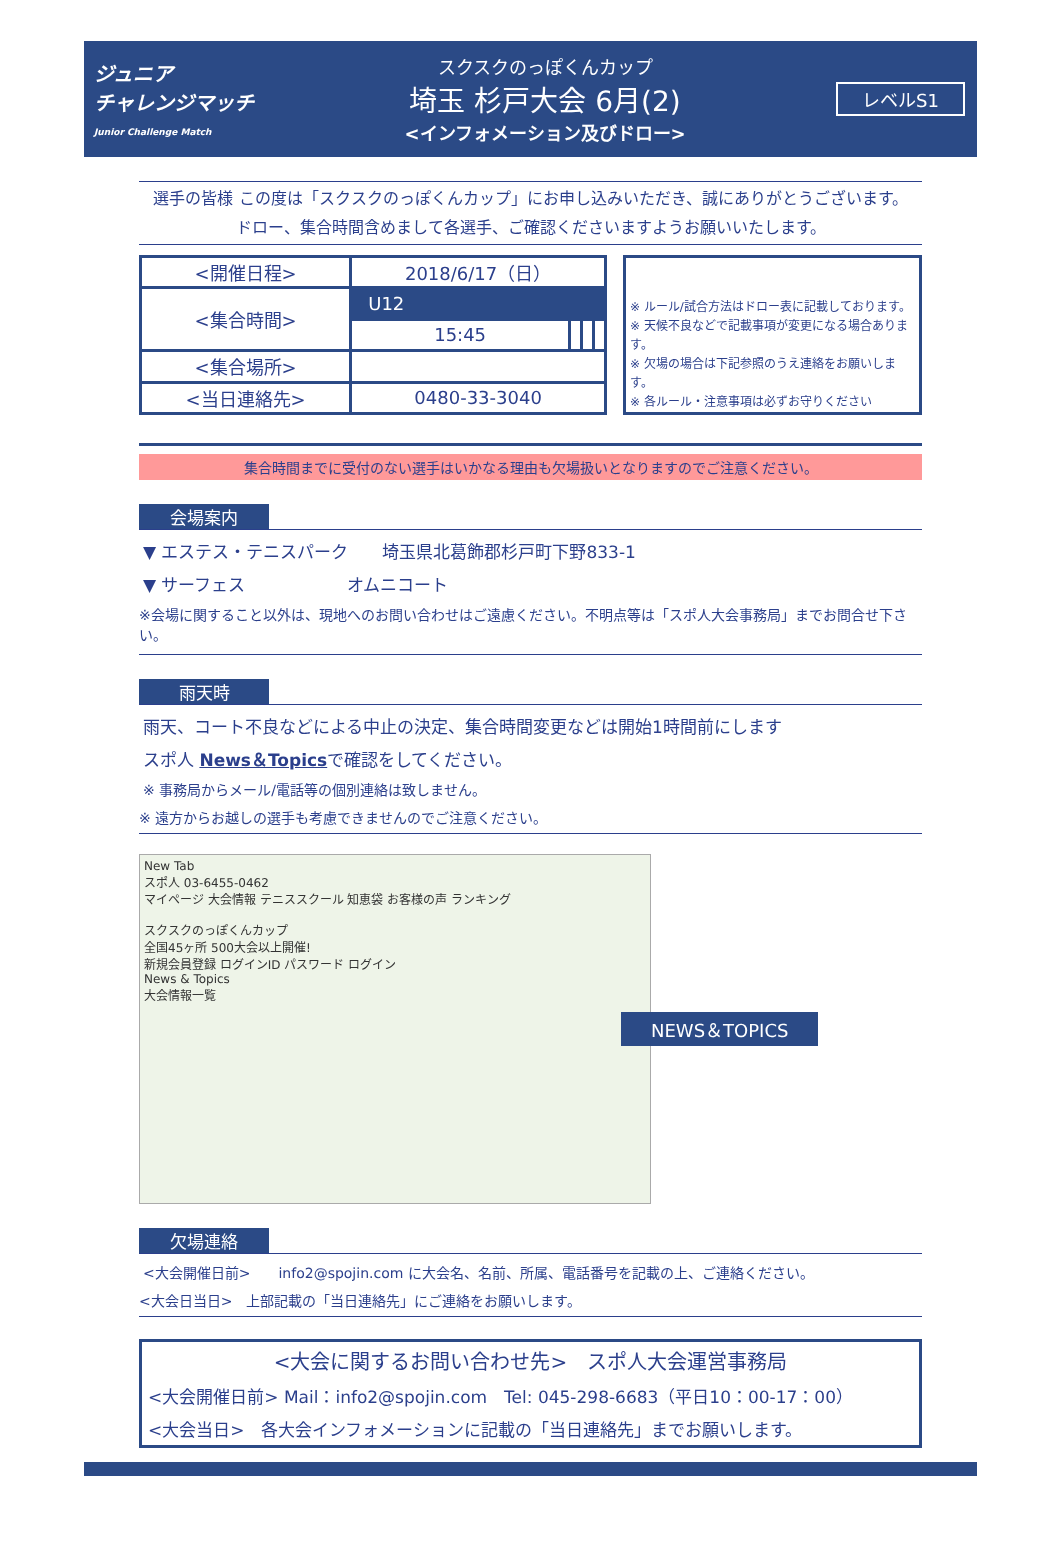ジュニア
チャレンジマッチ
Junior Challenge Match
スクスクのっぽくんカップ
埼玉 杉戸大会 6月(2)
<インフォメーション及びドロー>
レベルS1
選手の皆様 この度は「スクスクのっぽくんカップ」にお申し込みいただき、誠にありがとうございます。
ドロー、集合時間含めまして各選手、ご確認くださいますようお願いいたします。
| <開催日程> | 2018/6/17（日） | | | |
| <集合時間> | U12 | | | |
| | 15:45 | | | |
| <集合場所> | | | | |
| <当日連絡先> | 0480-33-3040 | | | |
※ ルール/試合方法はドロー表に記載しております。
※ 天候不良などで記載事項が変更になる場合あります。
※ 欠場の場合は下記参照のうえ連絡をお願いします。
※ 各ルール・注意事項は必ずお守りください
集合時間までに受付のない選手はいかなる理由も欠場扱いとなりますのでご注意ください。
会場案内
▼ エステス・テニスパーク　　埼玉県北葛飾郡杉戸町下野833-1
▼ サーフェス　　　　　　オムニコート
※会場に関すること以外は、現地へのお問い合わせはご遠慮ください。不明点等は「スポ人大会事務局」までお問合せ下さい。
雨天時
雨天、コート不良などによる中止の決定、集合時間変更などは開始1時間前にします
スポ人 News＆Topicsで確認をしてください。
※ 事務局からメール/電話等の個別連絡は致しません。
※ 遠方からお越しの選手も考慮できませんのでご注意ください。
New Tab
スポ人 03-6455-0462
マイページ 大会情報 テニススクール 知恵袋 お客様の声 ランキング
スクスクのっぽくんカップ
全国45ヶ所 500大会以上開催!
新規会員登録 ログインID パスワード ログイン
News & Topics
大会情報一覧
NEWS＆TOPICS
欠場連絡
<大会開催日前>　　info2@spojin.com に大会名、名前、所属、電話番号を記載の上、ご連絡ください。
<大会日当日>　上部記載の「当日連絡先」にご連絡をお願いします。
<大会に関するお問い合わせ先>　スポ人大会運営事務局
<大会開催日前> Mail：info2@spojin.com　Tel: 045-298-6683（平日10：00-17：00）
<大会当日>　各大会インフォメーションに記載の「当日連絡先」までお願いします。